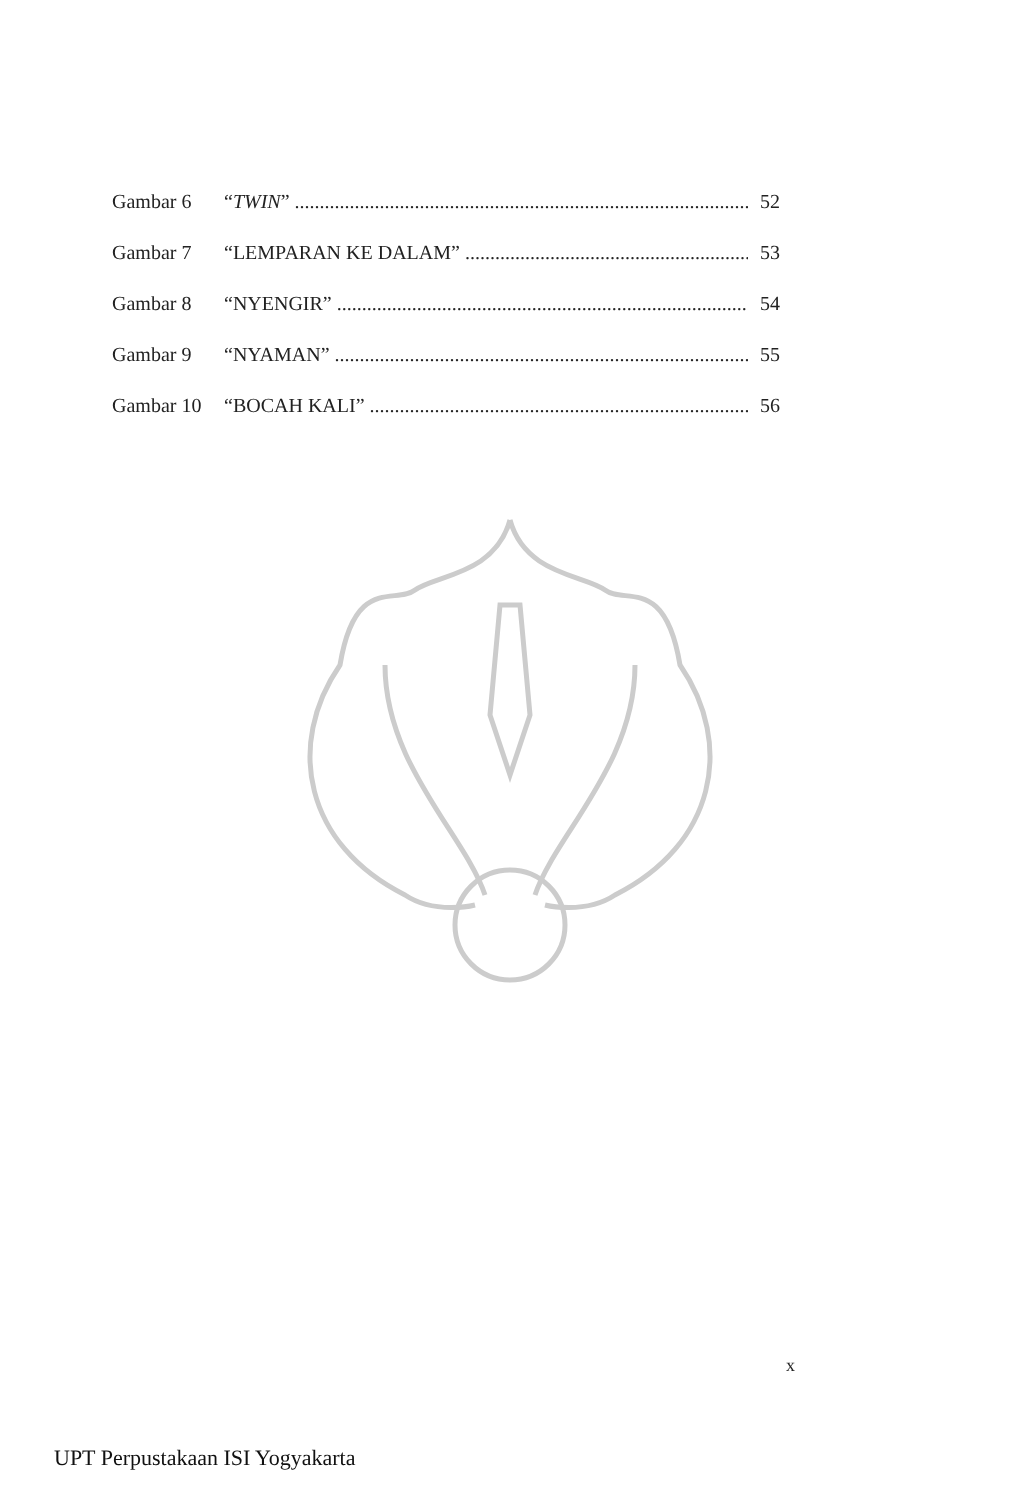Gambar 6 “TWIN” 52
Gambar 7 “LEMPARAN KE DALAM” 53
Gambar 8 “NYENGIR” 54
Gambar 9 “NYAMAN” 55
Gambar 10 “BOCAH KALI” 56
x
UPT Perpustakaan ISI Yogyakarta